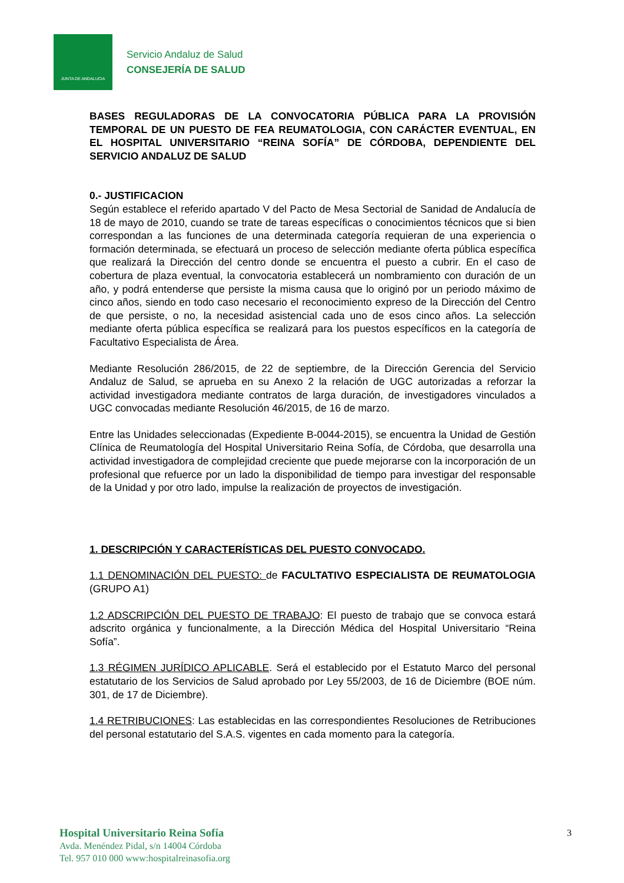JUNTA DE ANDALUCIA
Servicio Andaluz de Salud
CONSEJERÍA DE SALUD
BASES REGULADORAS DE LA CONVOCATORIA PÚBLICA PARA LA PROVISIÓN TEMPORAL DE UN PUESTO DE FEA REUMATOLOGIA, CON CARÁCTER EVENTUAL, EN EL HOSPITAL UNIVERSITARIO “REINA SOFÍA” DE CÓRDOBA, DEPENDIENTE DEL SERVICIO ANDALUZ DE SALUD
0.- JUSTIFICACION
Según establece el referido apartado V del Pacto de Mesa Sectorial de Sanidad de Andalucía de 18 de mayo de 2010, cuando se trate de tareas específicas o conocimientos técnicos que si bien correspondan a las funciones de una determinada categoría requieran de una experiencia o formación determinada, se efectuará un proceso de selección mediante oferta pública específica que realizará la Dirección del centro donde se encuentra el puesto a cubrir. En el caso de cobertura de plaza eventual, la convocatoria establecerá un nombramiento con duración de un año, y podrá entenderse que persiste la misma causa que lo originó por un periodo máximo de cinco años, siendo en todo caso necesario el reconocimiento expreso de la Dirección del Centro de que persiste, o no, la necesidad asistencial cada uno de esos cinco años. La selección mediante oferta pública específica se realizará para los puestos específicos en la categoría de Facultativo Especialista de Área.
Mediante Resolución 286/2015, de 22 de septiembre, de la Dirección Gerencia del Servicio Andaluz de Salud, se aprueba en su Anexo 2 la relación de UGC autorizadas a reforzar la actividad investigadora mediante contratos de larga duración, de investigadores vinculados a UGC convocadas mediante Resolución 46/2015, de 16 de marzo.
Entre las Unidades seleccionadas (Expediente B-0044-2015), se encuentra la Unidad de Gestión Clínica de Reumatología del Hospital Universitario Reina Sofía, de Córdoba, que desarrolla una actividad investigadora de complejidad creciente que puede mejorarse con la incorporación de un profesional que refuerce por un lado la disponibilidad de tiempo para investigar del responsable de la Unidad y por otro lado, impulse la realización de proyectos de investigación.
1. DESCRIPCIÓN Y CARACTERÍSTICAS DEL PUESTO CONVOCADO.
1.1 DENOMINACIÓN DEL PUESTO: de FACULTATIVO ESPECIALISTA DE REUMATOLOGIA (GRUPO A1)
1.2 ADSCRIPCIÓN DEL PUESTO DE TRABAJO: El puesto de trabajo que se convoca estará adscrito orgánica y funcionalmente, a la Dirección Médica del Hospital Universitario “Reina Sofía”.
1.3 RÉGIMEN JURÍDICO APLICABLE. Será el establecido por el Estatuto Marco del personal estatutario de los Servicios de Salud aprobado por Ley 55/2003, de 16 de Diciembre (BOE núm. 301, de 17 de Diciembre).
1.4 RETRIBUCIONES: Las establecidas en las correspondientes Resoluciones de Retribuciones del personal estatutario del S.A.S. vigentes en cada momento para la categoría.
Hospital Universitario Reina Sofía
Avda. Menéndez Pidal, s/n 14004 Córdoba
Tel. 957 010 000 www:hospitalreinasofia.org
3